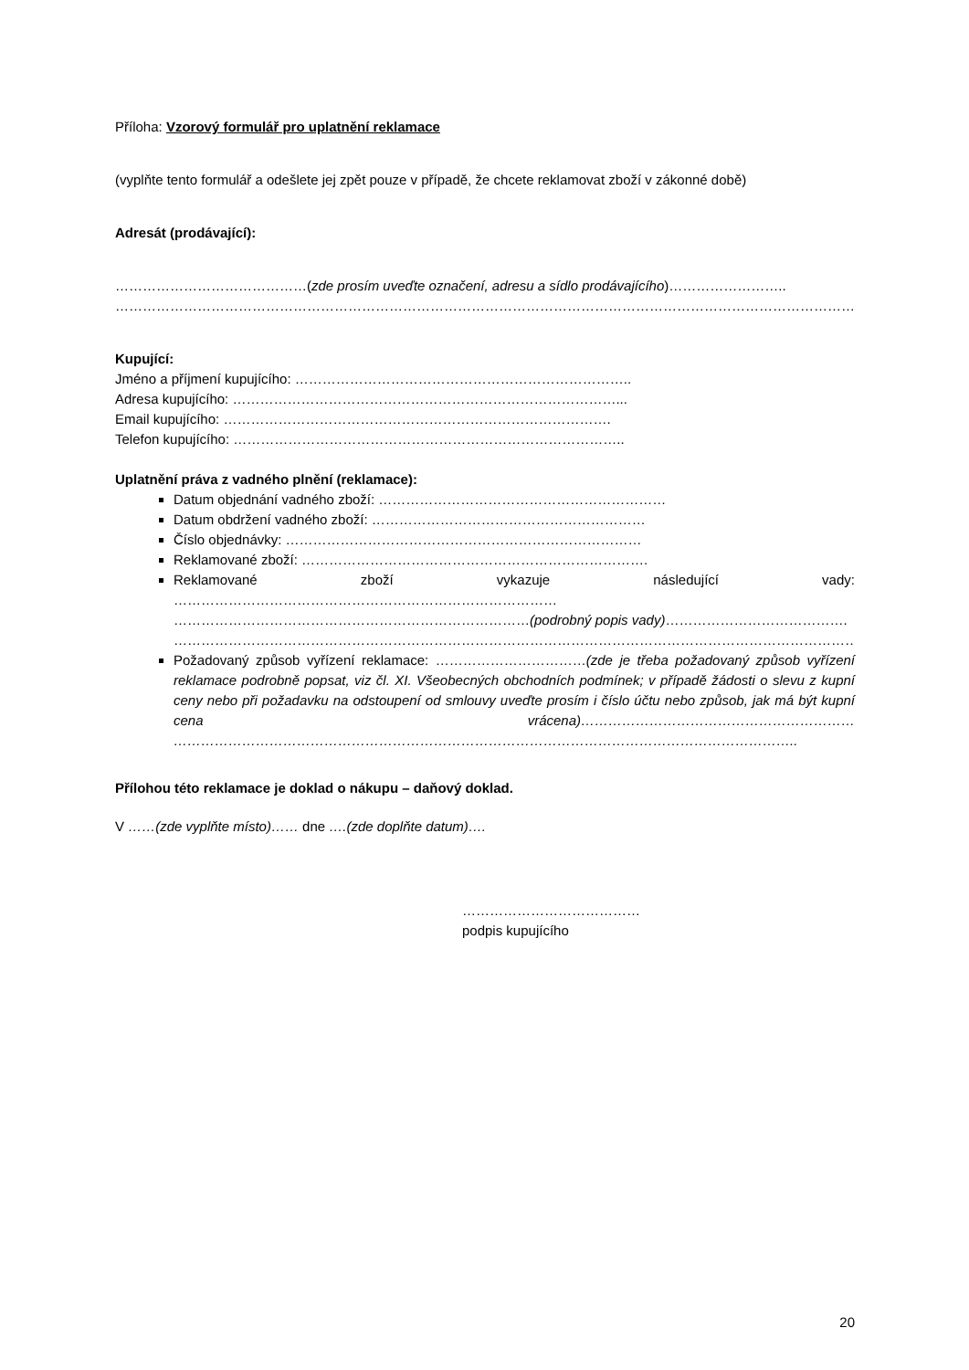Příloha: Vzorový formulář pro uplatnění reklamace
(vyplňte tento formulář a odešlete jej zpět pouze v případě, že chcete reklamovat zboží v zákonné době)
Adresát (prodávající):
……………………………………(zde prosím uveďte označení, adresu a sídlo prodávajícího)……………………..
…………………………………………………………………………………………………………………………………………………………………………
Kupující:
Jméno a příjmení kupujícího: ………………………………………………………………..
Adresa kupujícího: …………………………………………………………………………...
Email kupujícího: ………………………………………………………………………….
Telefon kupujícího: …………………………………………………………………………..
Uplatnění práva z vadného plnění (reklamace):
Datum objednání vadného zboží: ………………………………………………………
Datum obdržení vadného zboží: ……………………………………………………
Číslo objednávky: ……………………………………………………………………
Reklamované zboží: ………………………………………………………………….
Reklamované zboží vykazuje následující vady:
…………………………………………………………………………
……………………………………………………………………(podrobný popis vady)………………………………….
………………………………………………………………………………………………………………………………………...
Požadovaný způsob vyřízení reklamace: ……………………………(zde je třeba požadovaný způsob vyřízení reklamace podrobně popsat, viz čl. XI. Všeobecných obchodních podmínek; v případě žádosti o slevu z kupní ceny nebo při požadavku na odstoupení od smlouvy uveďte prosím i číslo účtu nebo způsob, jak má být kupní cena vrácena)…………………………………………………… ………………………………………………………………………………………………………………………..
Přílohou této reklamace je doklad o nákupu – daňový doklad.
V ……(zde vyplňte místo)…… dne ….(zde doplňte datum)….
…………………………………
podpis kupujícího
20